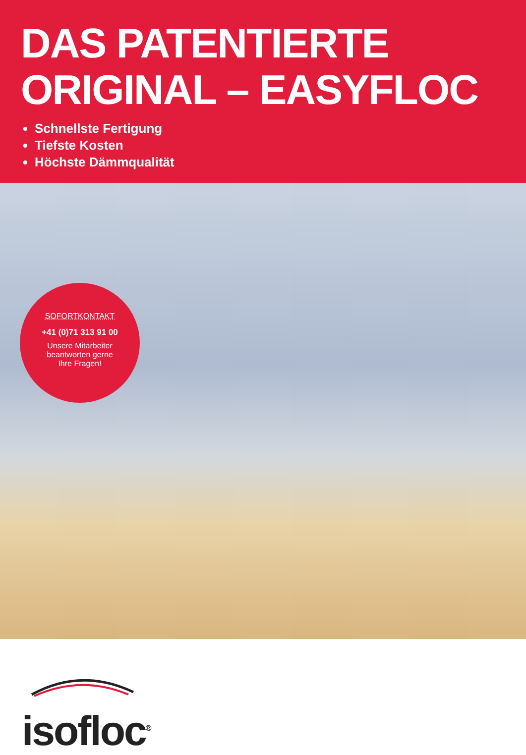DAS PATENTIERTE
ORIGINAL – EASYFLOC
Schnellste Fertigung
Tiefste Kosten
Höchste Dämmqualität
SOFORTKONTAKT
+41 (0)71 313 91 00
Unsere Mitarbeiter
beantworten gerne
Ihre Fragen!
isofloc<sup>®</sup>